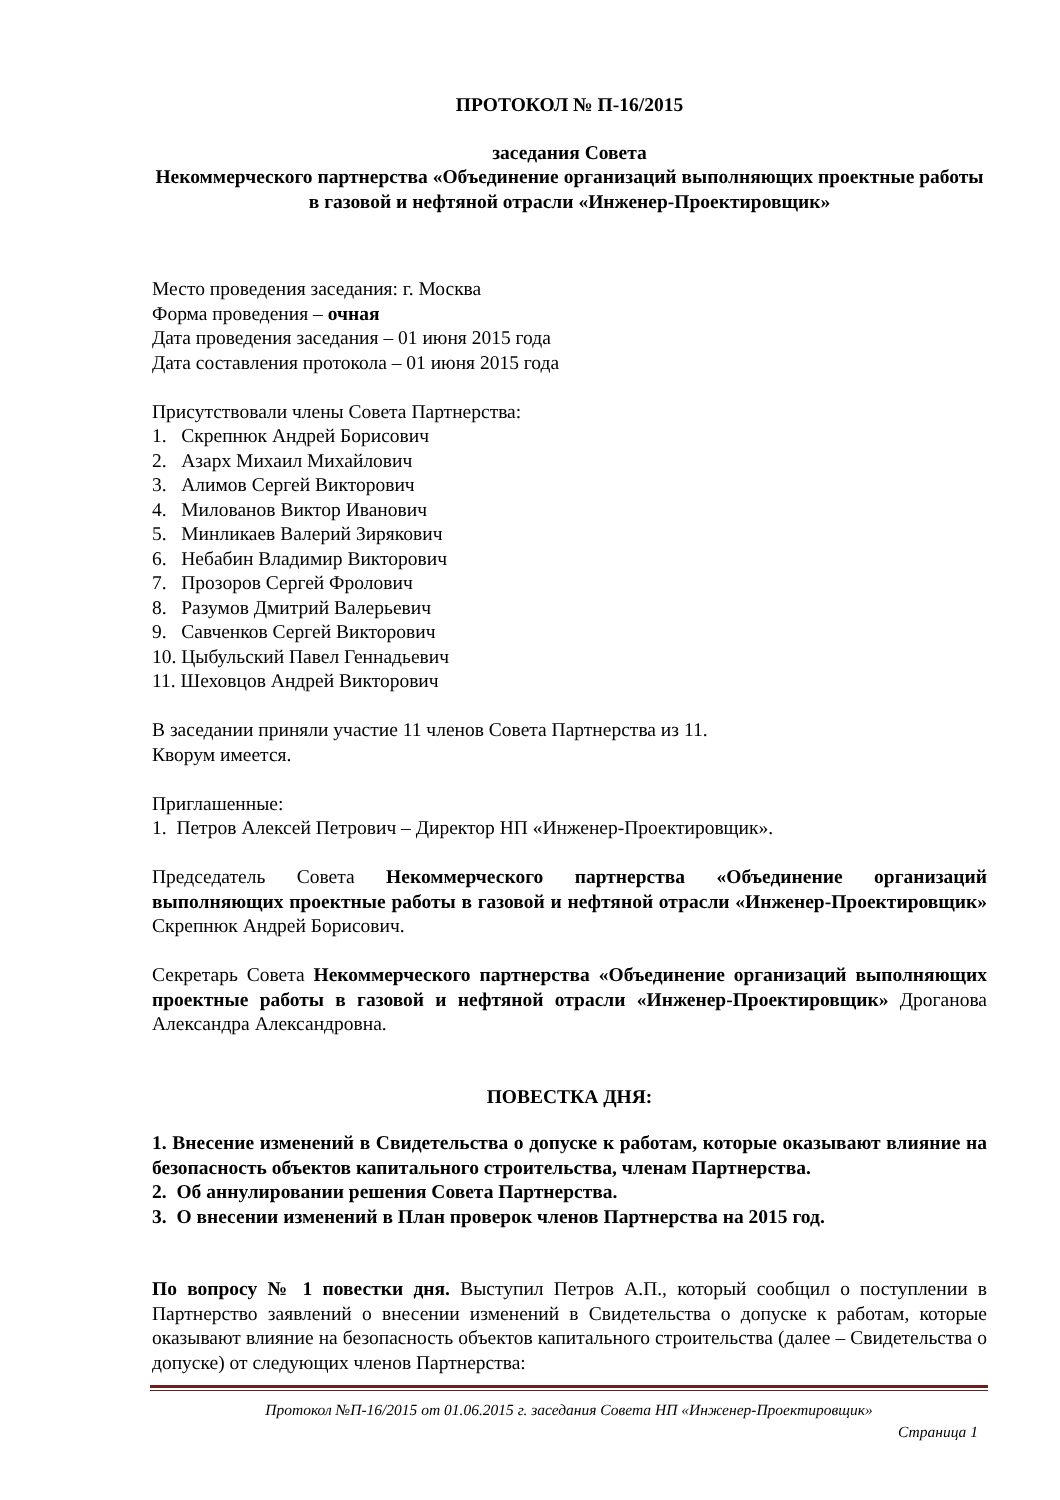ПРОТОКОЛ № П-16/2015
заседания Совета
Некоммерческого партнерства «Объединение организаций выполняющих проектные работы в газовой и нефтяной отрасли «Инженер-Проектировщик»
Место проведения заседания: г. Москва
Форма проведения – очная
Дата проведения заседания – 01 июня 2015 года
Дата составления протокола – 01 июня 2015 года
Присутствовали члены Совета Партнерства:
1. Скрепнюк Андрей Борисович
2. Азарх Михаил Михайлович
3. Алимов Сергей Викторович
4. Милованов Виктор Иванович
5. Минликаев Валерий Зирякович
6. Небабин Владимир Викторович
7. Прозоров Сергей Фролович
8. Разумов Дмитрий Валерьевич
9. Савченков Сергей Викторович
10. Цыбульский Павел Геннадьевич
11. Шеховцов Андрей Викторович
В заседании приняли участие 11 членов Совета Партнерства из 11.
Кворум имеется.
Приглашенные:
1. Петров Алексей Петрович – Директор НП «Инженер-Проектировщик».
Председатель Совета Некоммерческого партнерства «Объединение организаций выполняющих проектные работы в газовой и нефтяной отрасли «Инженер-Проектировщик» Скрепнюк Андрей Борисович.
Секретарь Совета Некоммерческого партнерства «Объединение организаций выполняющих проектные работы в газовой и нефтяной отрасли «Инженер-Проектировщик» Дроганова Александра Александровна.
ПОВЕСТКА ДНЯ:
1. Внесение изменений в Свидетельства о допуске к работам, которые оказывают влияние на безопасность объектов капитального строительства, членам Партнерства.
2. Об аннулировании решения Совета Партнерства.
3. О внесении изменений в План проверок членов Партнерства на 2015 год.
По вопросу № 1 повестки дня. Выступил Петров А.П., который сообщил о поступлении в Партнерство заявлений о внесении изменений в Свидетельства о допуске к работам, которые оказывают влияние на безопасность объектов капитального строительства (далее – Свидетельства о допуске) от следующих членов Партнерства:
Протокол №П-16/2015 от 01.06.2015 г. заседания Совета НП «Инженер-Проектировщик»
Страница 1